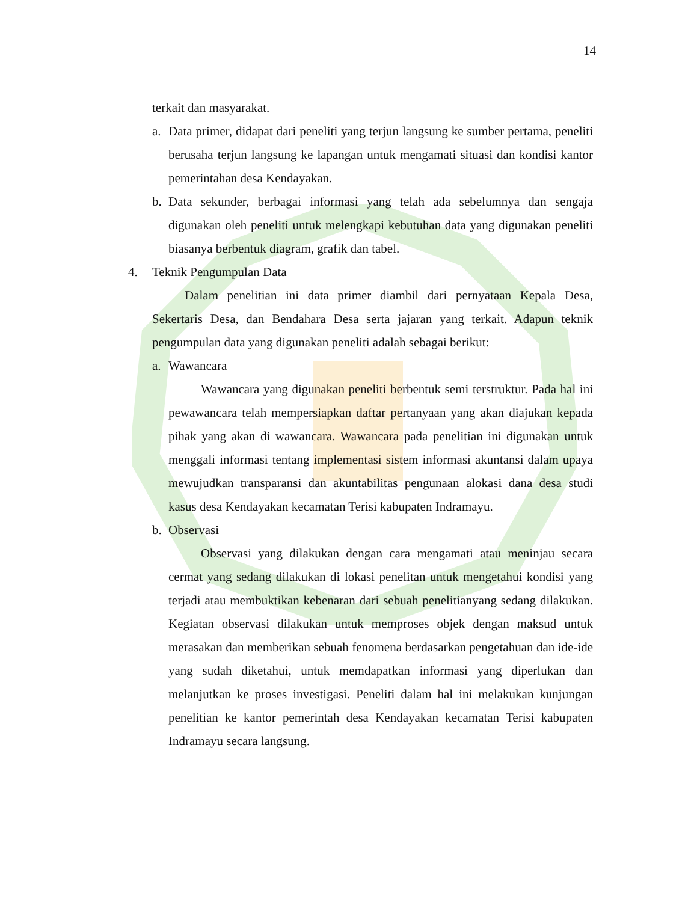14
terkait dan masyarakat.
a. Data primer, didapat dari peneliti yang terjun langsung ke sumber pertama, peneliti berusaha terjun langsung ke lapangan untuk mengamati situasi dan kondisi kantor pemerintahan desa Kendayakan.
b. Data sekunder, berbagai informasi yang telah ada sebelumnya dan sengaja digunakan oleh peneliti untuk melengkapi kebutuhan data yang digunakan peneliti biasanya berbentuk diagram, grafik dan tabel.
4. Teknik Pengumpulan Data
Dalam penelitian ini data primer diambil dari pernyataan Kepala Desa, Sekertaris Desa, dan Bendahara Desa serta jajaran yang terkait. Adapun teknik pengumpulan data yang digunakan peneliti adalah sebagai berikut:
a. Wawancara
Wawancara yang digunakan peneliti berbentuk semi terstruktur. Pada hal ini pewawancara telah mempersiapkan daftar pertanyaan yang akan diajukan kepada pihak yang akan di wawancara. Wawancara pada penelitian ini digunakan untuk menggali informasi tentang implementasi sistem informasi akuntansi dalam upaya mewujudkan transparansi dan akuntabilitas pengunaan alokasi dana desa studi kasus desa Kendayakan kecamatan Terisi kabupaten Indramayu.
b. Observasi
Observasi yang dilakukan dengan cara mengamati atau meninjau secara cermat yang sedang dilakukan di lokasi penelitan untuk mengetahui kondisi yang terjadi atau membuktikan kebenaran dari sebuah penelitianyang sedang dilakukan. Kegiatan observasi dilakukan untuk memproses objek dengan maksud untuk merasakan dan memberikan sebuah fenomena berdasarkan pengetahuan dan ide-ide yang sudah diketahui, untuk memdapatkan informasi yang diperlukan dan melanjutkan ke proses investigasi. Peneliti dalam hal ini melakukan kunjungan penelitian ke kantor pemerintah desa Kendayakan kecamatan Terisi kabupaten Indramayu secara langsung.